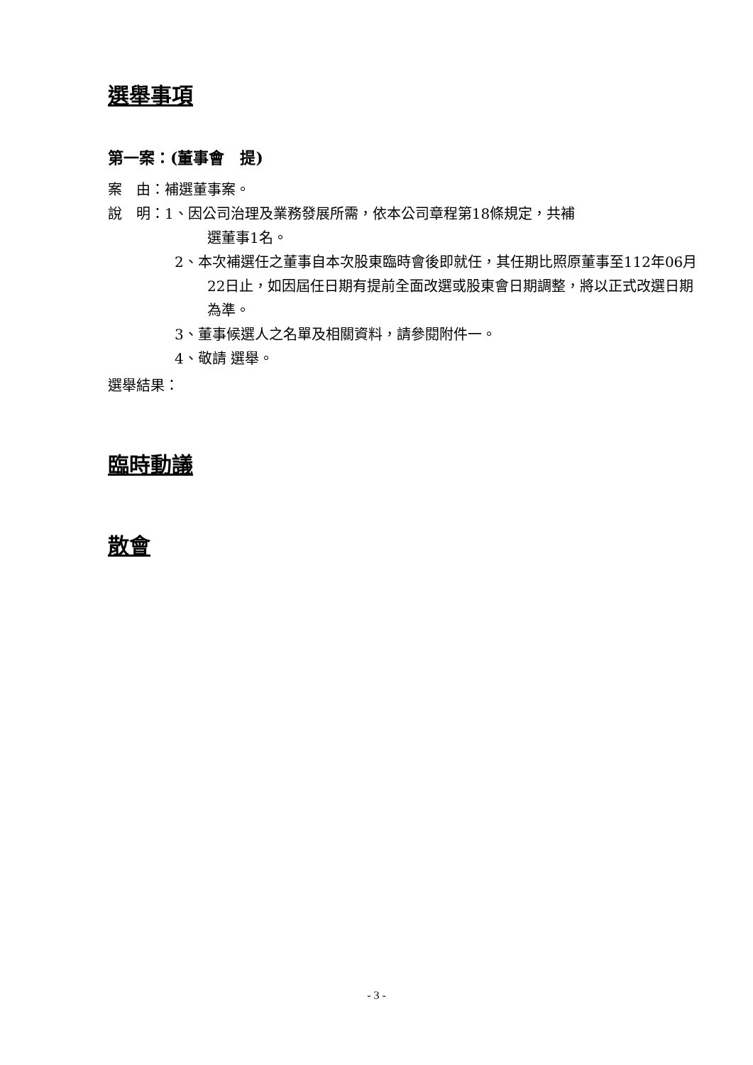選舉事項
第一案：(董事會　提)
案　由：補選董事案。
說　明：1、因公司治理及業務發展所需，依本公司章程第18條規定，共補
選董事1名。
2、本次補選任之董事自本次股東臨時會後即就任，其任期比照原董事至112年06月22日止，如因屆任日期有提前全面改選或股東會日期調整，將以正式改選日期為準。
3、董事候選人之名單及相關資料，請參閱附件一。
4、敬請 選舉。
選舉結果：
臨時動議
散會
- 3 -